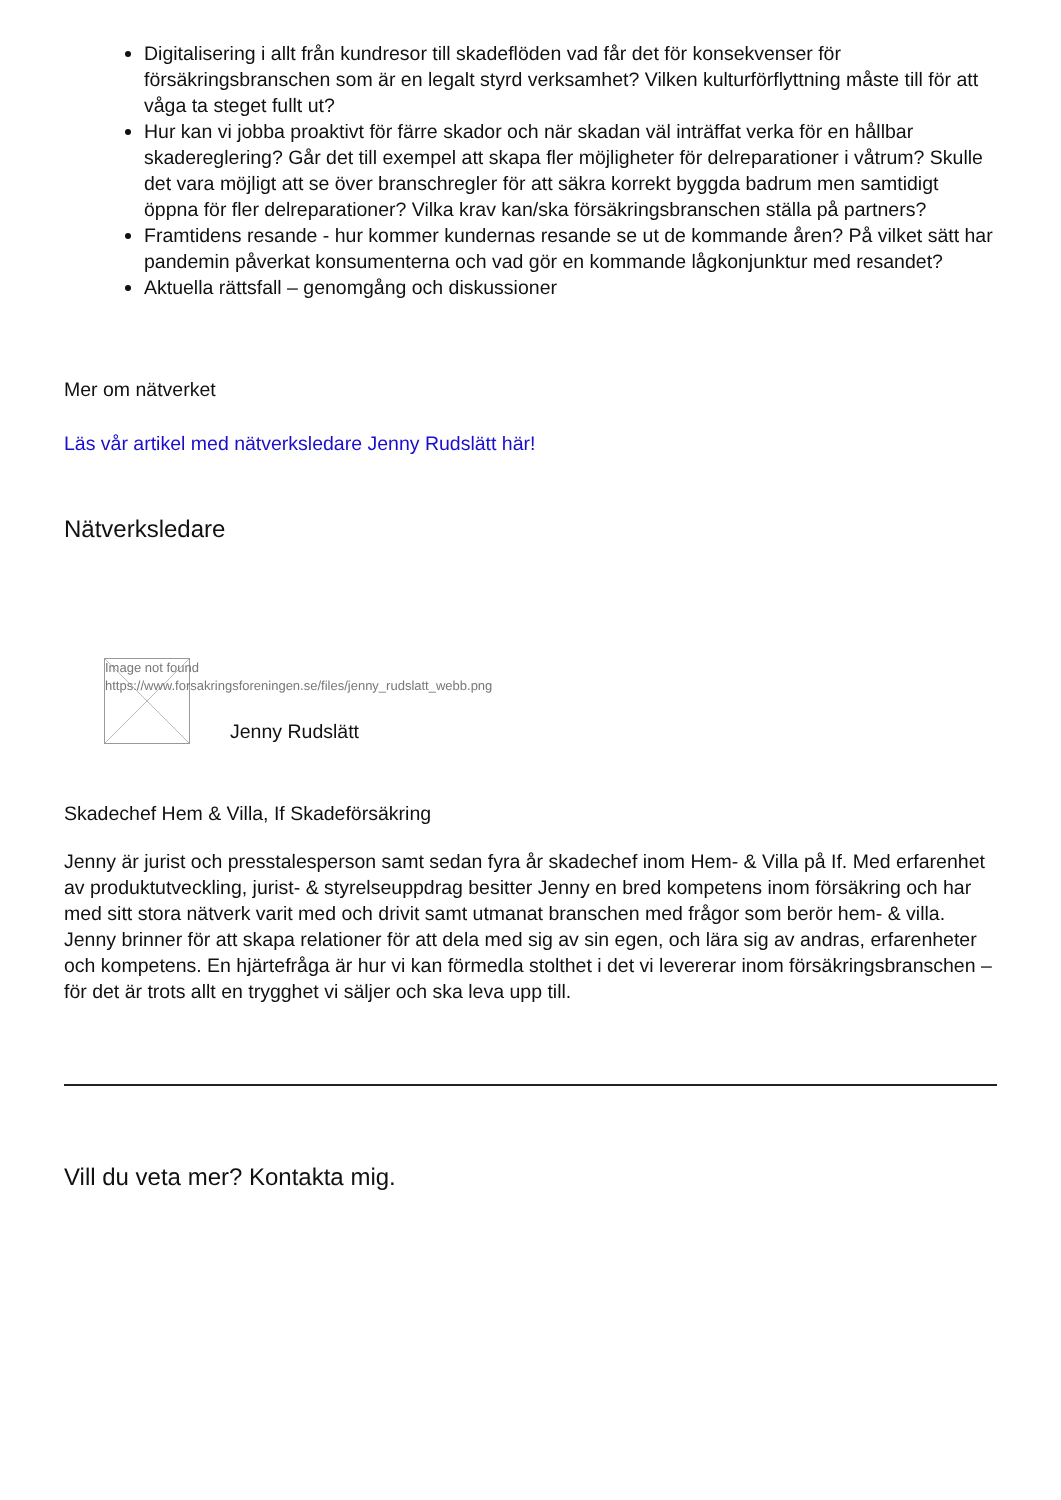Digitalisering i allt från kundresor till skadeflöden vad får det för konsekvenser för försäkringsbranschen som är en legalt styrd verksamhet? Vilken kulturförflyttning måste till för att våga ta steget fullt ut?
Hur kan vi jobba proaktivt för färre skador och när skadan väl inträffat verka för en hållbar skadereglering? Går det till exempel att skapa fler möjligheter för delreparationer i våtrum? Skulle det vara möjligt att se över branschregler för att säkra korrekt byggda badrum men samtidigt öppna för fler delreparationer? Vilka krav kan/ska försäkringsbranschen ställa på partners?
Framtidens resande - hur kommer kundernas resande se ut de kommande åren? På vilket sätt har pandemin påverkat konsumenterna och vad gör en kommande lågkonjunktur med resandet?
Aktuella rättsfall – genomgång och diskussioner
Mer om nätverket
Läs vår artikel med nätverksledare Jenny Rudslätt här!
Nätverksledare
Image not found
https://www.forsakringsforeningen.se/files/jenny_rudslatt_webb.png
Jenny Rudslätt
Skadechef Hem & Villa, If Skadeförsäkring
Jenny är jurist och presstalesperson samt sedan fyra år skadechef inom Hem- & Villa på If. Med erfarenhet av produktutveckling, jurist- & styrelseuppdrag besitter Jenny en bred kompetens inom försäkring och har med sitt stora nätverk varit med och drivit samt utmanat branschen med frågor som berör hem- & villa. Jenny brinner för att skapa relationer för att dela med sig av sin egen, och lära sig av andras, erfarenheter och kompetens. En hjärtefråga är hur vi kan förmedla stolthet i det vi levererar inom försäkringsbranschen – för det är trots allt en trygghet vi säljer och ska leva upp till.
Vill du veta mer? Kontakta mig.